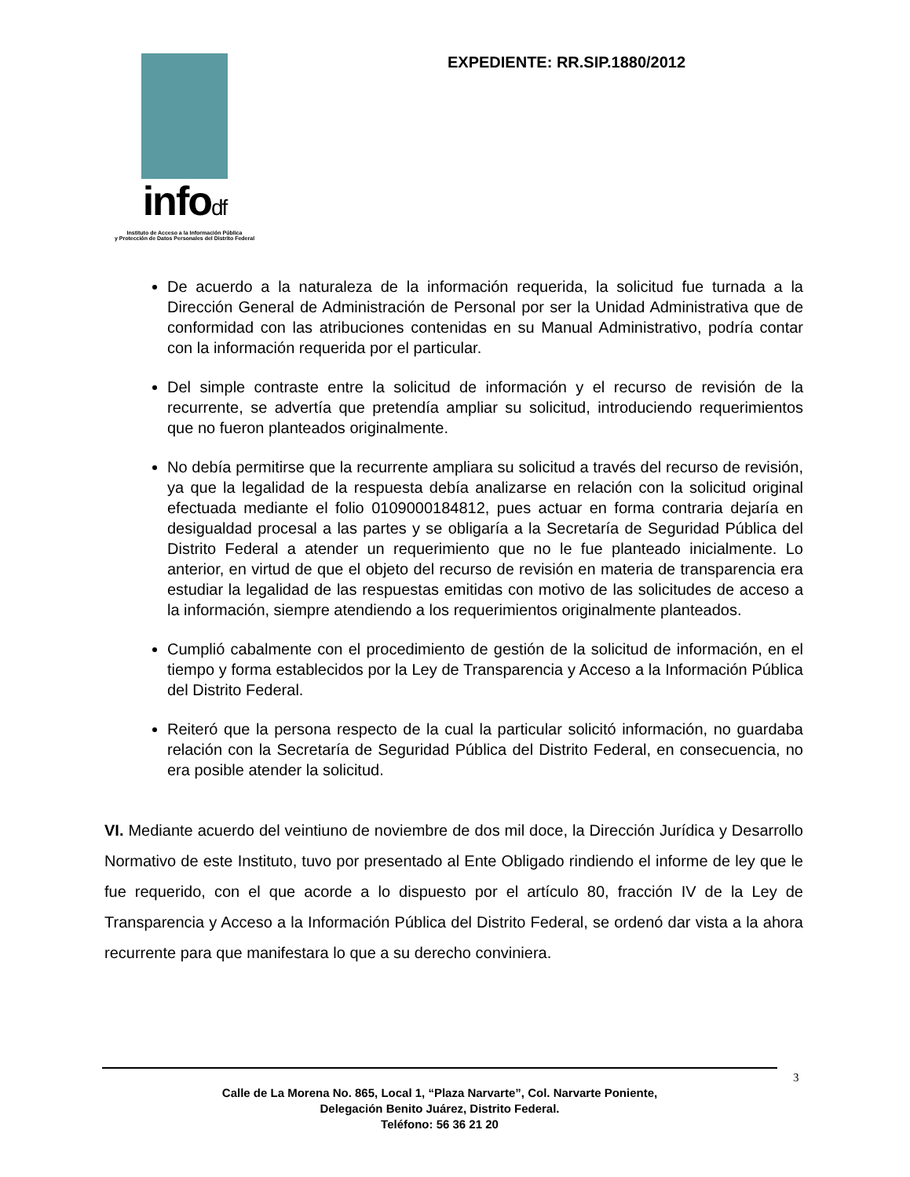infodf
Instituto de Acceso a la Información Pública
y Protección de Datos Personales del Distrito Federal
EXPEDIENTE: RR.SIP.1880/2012
De acuerdo a la naturaleza de la información requerida, la solicitud fue turnada a la Dirección General de Administración de Personal por ser la Unidad Administrativa que de conformidad con las atribuciones contenidas en su Manual Administrativo, podría contar con la información requerida por el particular.
Del simple contraste entre la solicitud de información y el recurso de revisión de la recurrente, se advertía que pretendía ampliar su solicitud, introduciendo requerimientos que no fueron planteados originalmente.
No debía permitirse que la recurrente ampliara su solicitud a través del recurso de revisión, ya que la legalidad de la respuesta debía analizarse en relación con la solicitud original efectuada mediante el folio 0109000184812, pues actuar en forma contraria dejaría en desigualdad procesal a las partes y se obligaría a la Secretaría de Seguridad Pública del Distrito Federal a atender un requerimiento que no le fue planteado inicialmente. Lo anterior, en virtud de que el objeto del recurso de revisión en materia de transparencia era estudiar la legalidad de las respuestas emitidas con motivo de las solicitudes de acceso a la información, siempre atendiendo a los requerimientos originalmente planteados.
Cumplió cabalmente con el procedimiento de gestión de la solicitud de información, en el tiempo y forma establecidos por la Ley de Transparencia y Acceso a la Información Pública del Distrito Federal.
Reiteró que la persona respecto de la cual la particular solicitó información, no guardaba relación con la Secretaría de Seguridad Pública del Distrito Federal, en consecuencia, no era posible atender la solicitud.
VI. Mediante acuerdo del veintiuno de noviembre de dos mil doce, la Dirección Jurídica y Desarrollo Normativo de este Instituto, tuvo por presentado al Ente Obligado rindiendo el informe de ley que le fue requerido, con el que acorde a lo dispuesto por el artículo 80, fracción IV de la Ley de Transparencia y Acceso a la Información Pública del Distrito Federal, se ordenó dar vista a la ahora recurrente para que manifestara lo que a su derecho conviniera.
3
Calle de La Morena No. 865, Local 1, “Plaza Narvarte”, Col. Narvarte Poniente,
Delegación Benito Juárez, Distrito Federal.
Teléfono: 56 36 21 20